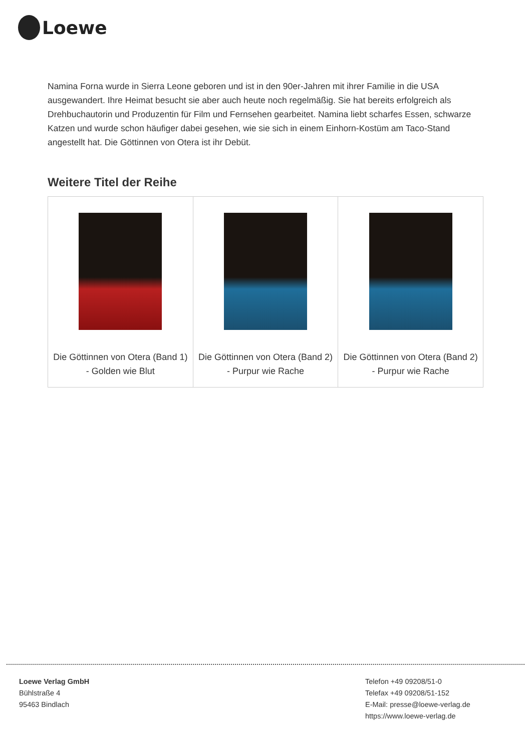Loewe
Namina Forna wurde in Sierra Leone geboren und ist in den 90er-Jahren mit ihrer Familie in die USA ausgewandert. Ihre Heimat besucht sie aber auch heute noch regelmäßig. Sie hat bereits erfolgreich als Drehbuchautorin und Produzentin für Film und Fernsehen gearbeitet. Namina liebt scharfes Essen, schwarze Katzen und wurde schon häufiger dabei gesehen, wie sie sich in einem Einhorn-Kostüm am Taco-Stand angestellt hat. Die Göttinnen von Otera ist ihr Debüt.
Weitere Titel der Reihe
| Die Göttinnen von Otera (Band 1) - Golden wie Blut | Die Göttinnen von Otera (Band 2) - Purpur wie Rache | Die Göttinnen von Otera (Band 2) - Purpur wie Rache |
Loewe Verlag GmbH
Bühlstraße 4
95463 Bindlach
Telefon +49 09208/51-0
Telefax +49 09208/51-152
E-Mail: presse@loewe-verlag.de
https://www.loewe-verlag.de